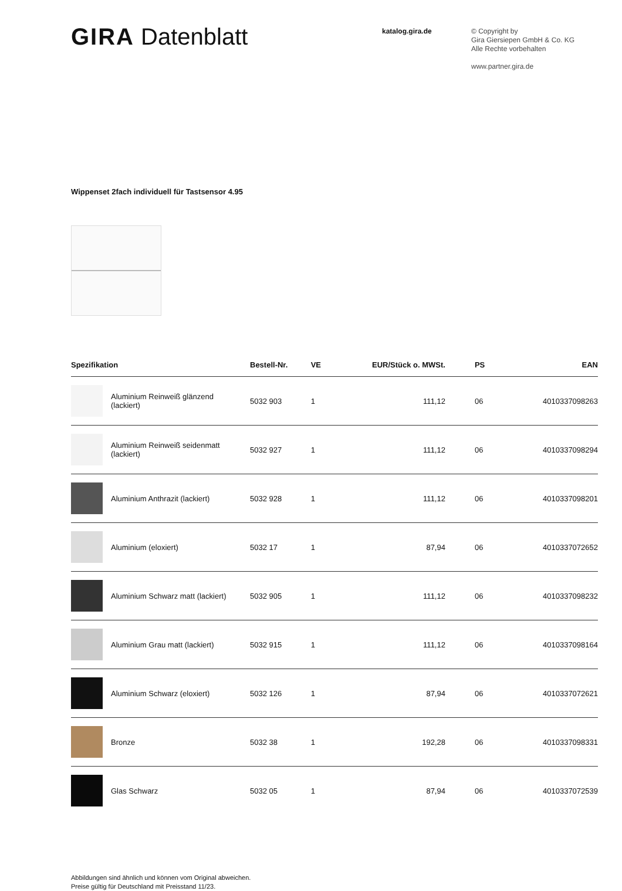GIRA Datenblatt
katalog.gira.de
© Copyright by
Gira Giersiepen GmbH & Co. KG
Alle Rechte vorbehalten
www.partner.gira.de
Wippenset 2fach individuell für Tastsensor 4.95
| Spezifikation | Bestell-Nr. | VE | EUR/Stück o. MWSt. | PS | EAN |
| --- | --- | --- | --- | --- | --- |
| Aluminium Reinweiß glänzend (lackiert) | 5032 903 | 1 | 111,12 | 06 | 4010337098263 |
| Aluminium Reinweiß seidenmatt (lackiert) | 5032 927 | 1 | 111,12 | 06 | 4010337098294 |
| Aluminium Anthrazit (lackiert) | 5032 928 | 1 | 111,12 | 06 | 4010337098201 |
| Aluminium (eloxiert) | 5032 17 | 1 | 87,94 | 06 | 4010337072652 |
| Aluminium Schwarz matt (lackiert) | 5032 905 | 1 | 111,12 | 06 | 4010337098232 |
| Aluminium Grau matt (lackiert) | 5032 915 | 1 | 111,12 | 06 | 4010337098164 |
| Aluminium Schwarz (eloxiert) | 5032 126 | 1 | 87,94 | 06 | 4010337072621 |
| Bronze | 5032 38 | 1 | 192,28 | 06 | 4010337098331 |
| Glas Schwarz | 5032 05 | 1 | 87,94 | 06 | 4010337072539 |
Abbildungen sind ähnlich und können vom Original abweichen.
Preise gültig für Deutschland mit Preisstand 11/23.